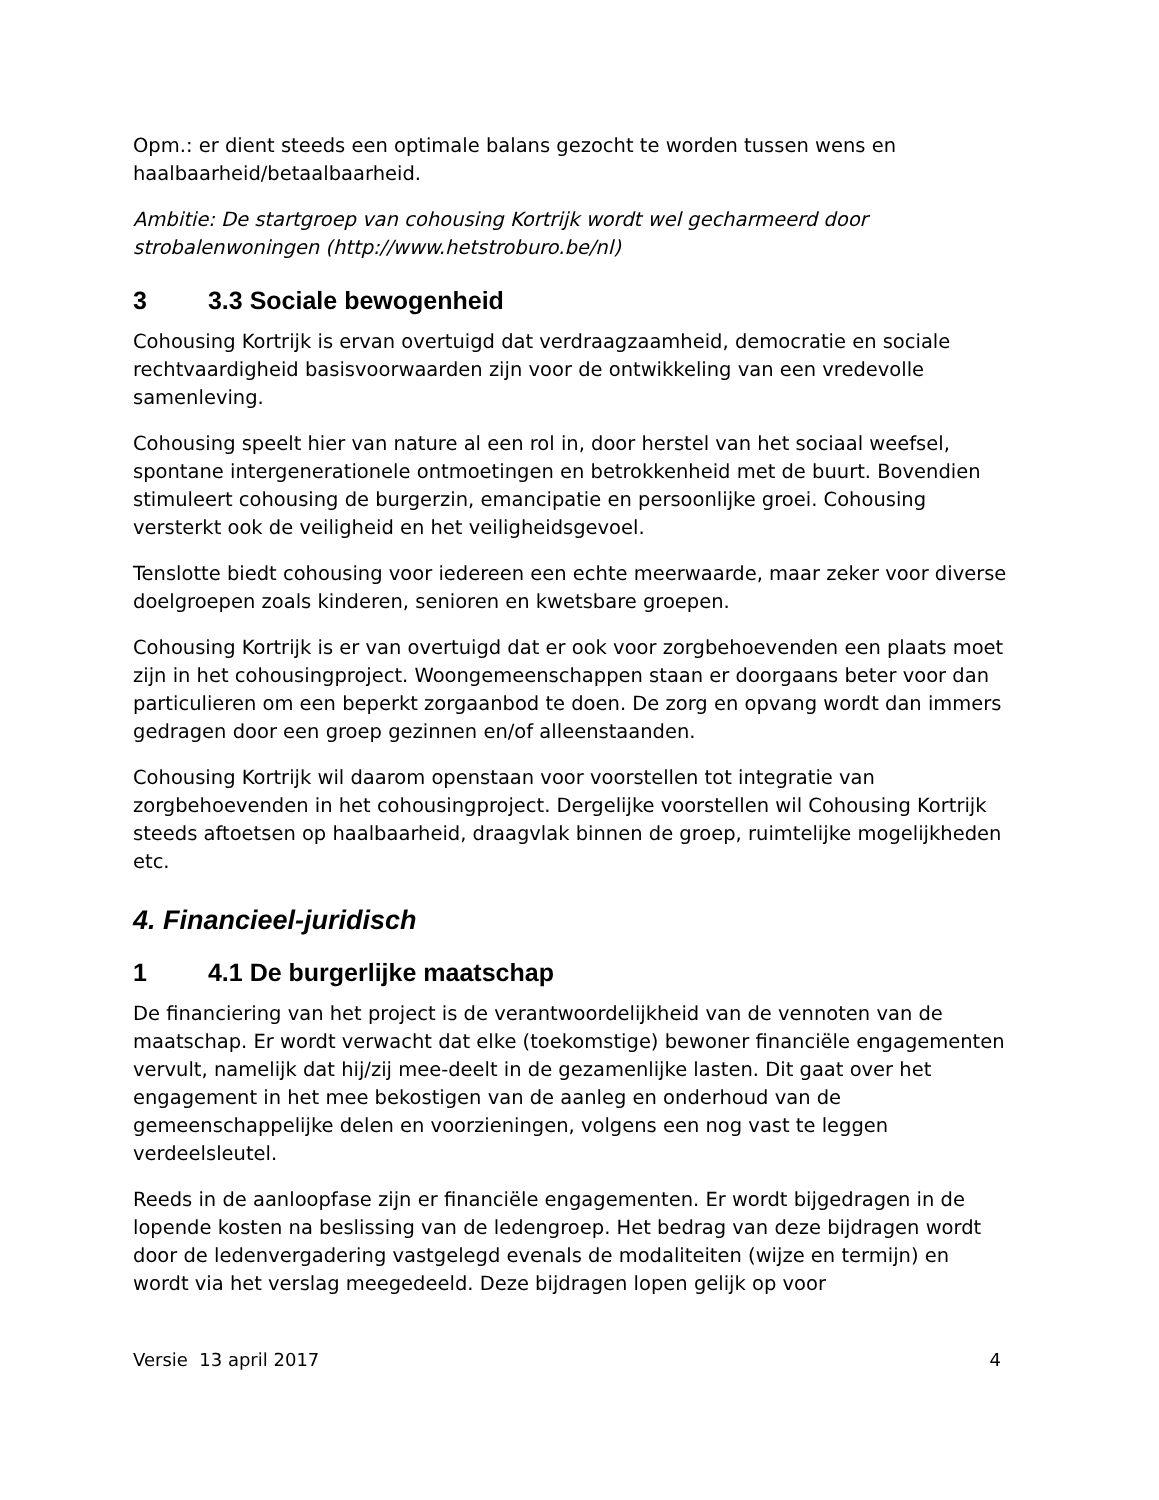Opm.: er dient steeds een optimale balans gezocht te worden tussen wens en haalbaarheid/betaalbaarheid.
Ambitie: De startgroep van cohousing Kortrijk wordt wel gecharmeerd door strobalenwoningen (http://www.hetstroburo.be/nl)
3 3.3 Sociale bewogenheid
Cohousing Kortrijk is ervan overtuigd dat verdraagzaamheid, democratie en sociale rechtvaardigheid basisvoorwaarden zijn voor de ontwikkeling van een vredevolle samenleving.
Cohousing speelt hier van nature al een rol in, door herstel van het sociaal weefsel, spontane intergenerationele ontmoetingen en betrokkenheid met de buurt. Bovendien stimuleert cohousing de burgerzin, emancipatie en persoonlijke groei. Cohousing versterkt ook de veiligheid en het veiligheidsgevoel.
Tenslotte biedt cohousing voor iedereen een echte meerwaarde, maar zeker voor diverse doelgroepen zoals kinderen, senioren en kwetsbare groepen.
Cohousing Kortrijk is er van overtuigd dat er ook voor zorgbehoevenden een plaats moet zijn in het cohousingproject. Woongemeenschappen staan er doorgaans beter voor dan particulieren om een beperkt zorgaanbod te doen. De zorg en opvang wordt dan immers gedragen door een groep gezinnen en/of alleenstaanden.
Cohousing Kortrijk wil daarom openstaan voor voorstellen tot integratie van zorgbehoevenden in het cohousingproject. Dergelijke voorstellen wil Cohousing Kortrijk steeds aftoetsen op haalbaarheid, draagvlak binnen de groep, ruimtelijke mogelijkheden etc.
4. Financieel-juridisch
1 4.1 De burgerlijke maatschap
De financiering van het project is de verantwoordelijkheid van de vennoten van de maatschap. Er wordt verwacht dat elke (toekomstige) bewoner financiële engagementen vervult, namelijk dat hij/zij mee-deelt in de gezamenlijke lasten. Dit gaat over het engagement in het mee bekostigen van de aanleg en onderhoud van de gemeenschappelijke delen en voorzieningen, volgens een nog vast te leggen verdeelsleutel.
Reeds in de aanloopfase zijn er financiële engagementen. Er wordt bijgedragen in de lopende kosten na beslissing van de ledengroep. Het bedrag van deze bijdragen wordt door de ledenvergadering vastgelegd evenals de modaliteiten (wijze en termijn) en wordt via het verslag meegedeeld. Deze bijdragen lopen gelijk op voor
Versie 13 april 2017 4